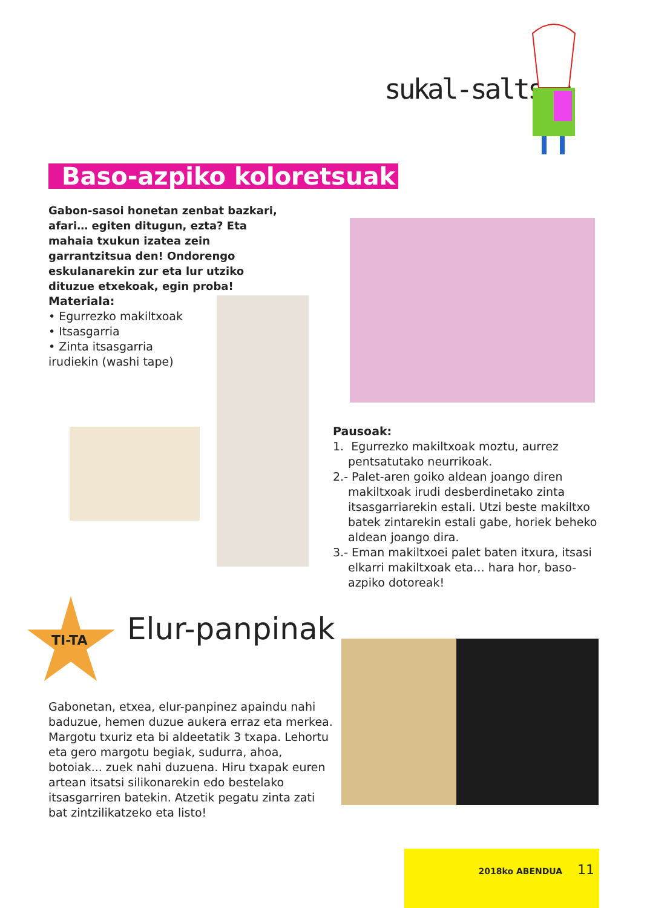sukal-saltsan
Baso-azpiko koloretsuak
Gabon-sasoi honetan zenbat bazkari, afari… egiten ditugun, ezta? Eta mahaia txukun izatea zein garrantzitsua den! Ondorengo eskulanarekin zur eta lur utziko dituzue etxekoak, egin proba!
Materiala:
• Egurrezko makiltxoak
• Itsasgarria
• Zinta itsasgarria irudiekin (washi tape)
Pausoak:
1. Egurrezko makiltxoak moztu, aurrez pentsatutako neurrikoak.
2.- Palet-aren goiko aldean joango diren makiltxoak irudi desberdinetako zinta itsasgarriarekin estali. Utzi beste makiltxo batek zintarekin estali gabe, horiek beheko aldean joango dira.
3.- Eman makiltxoei palet baten itxura, itsasi elkarri makiltxoak eta… hara hor, baso-azpiko dotoreak!
TI-TA
Elur-panpinak
Gabonetan, etxea, elur-panpinez apaindu nahi baduzue, hemen duzue aukera erraz eta merkea. Margotu txuriz eta bi aldeetatik 3 txapa. Lehortu eta gero margotu begiak, sudurra, ahoa, botoiak... zuek nahi duzuena. Hiru txapak euren artean itsatsi silikonarekin edo bestelako itsasgarriren batekin. Atzetik pegatu zinta zati bat zintzilikatzeko eta listo!
2018ko ABENDUA 11